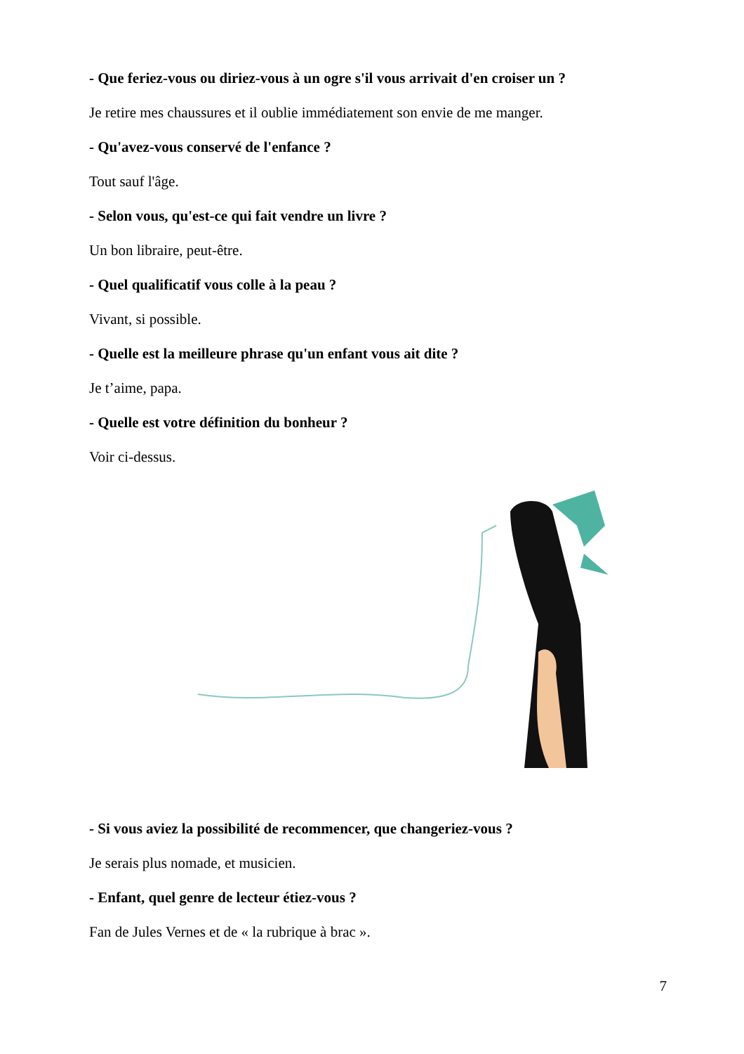- Que feriez-vous ou diriez-vous à un ogre s'il vous arrivait d'en croiser un ?
Je retire mes chaussures et il oublie immédiatement son envie de me manger.
- Qu'avez-vous conservé de l'enfance ?
Tout sauf l'âge.
- Selon vous, qu'est-ce qui fait vendre un livre ?
Un bon libraire, peut-être.
- Quel qualificatif vous colle à la peau ?
Vivant, si possible.
- Quelle est la meilleure phrase qu'un enfant vous ait dite ?
Je t’aime, papa.
- Quelle est votre définition du bonheur ?
Voir ci-dessus.
- Si vous aviez la possibilité de recommencer, que changeriez-vous ?
Je serais plus nomade, et musicien.
- Enfant, quel genre de lecteur étiez-vous ?
Fan de Jules Vernes et de « la rubrique à brac ».
7